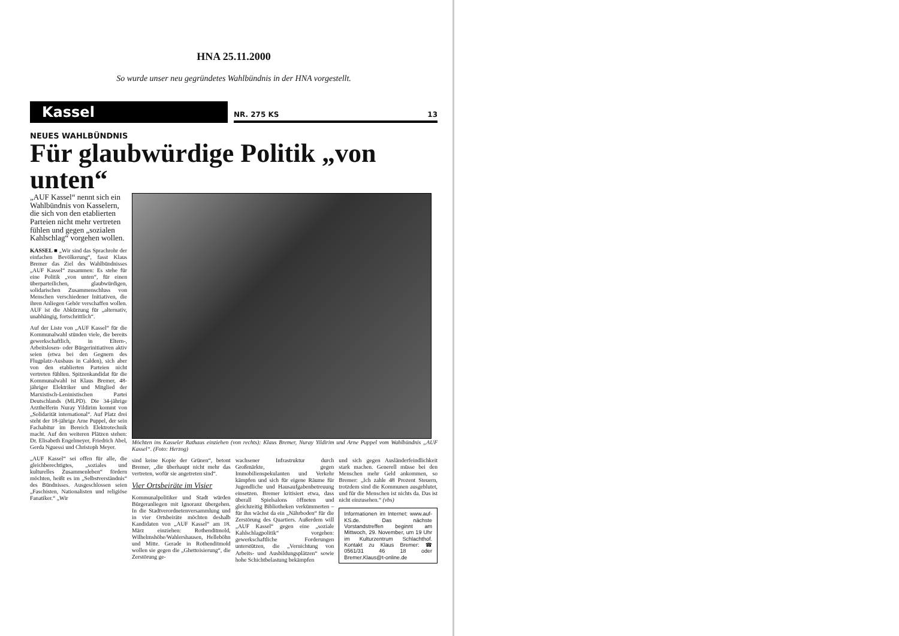HNA 25.11.2000
So wurde unser neu gegründetes Wahlbündnis in der HNA vorgestellt.
Kassel
NR. 275 KS 13
NEUES WAHLBÜNDNIS
Für glaubwürdige Politik „von unten“
„AUF Kassel“ nennt sich ein Wahlbündnis von Kasselern, die sich von den etablierten Parteien nicht mehr vertreten fühlen und gegen „sozialen Kahlschlag“ vorgehen wollen.
KASSEL ■ „Wir sind das Sprachrohr der einfachen Bevölkerung“, fasst Klaus Bremer das Ziel des Wahlbündnisses „AUF Kassel“ zusammen: Es stehe für eine Politik „von unten“, für einen überparteilichen, glaubwürdigen, solidarischen Zusammenschluss von Menschen verschiedener Initiativen, die ihren Anliegen Gehör verschaffen wollen. AUF ist die Abkürzung für „alternativ, unabhängig, fortschrittlich“.
Auf der Liste von „AUF Kassel“ für die Kommunalwahl stünden viele, die bereits gewerkschaftlich, in Eltern-, Arbeitslosen- oder Bürgerinitiativen aktiv seien (etwa bei den Gegnern des Flugplatz-Ausbaus in Calden), sich aber von den etablierten Parteien nicht vertreten fühlten. Spitzenkandidat für die Kommunalwahl ist Klaus Bremer, 48-jähriger Elektriker und Mitglied der Marxistisch-Leninistischen Partei Deutschlands (MLPD). Die 34-jährige Arzthelferin Nuray Yildirim kommt von „Solidarität international“. Auf Platz drei steht der 18-jährige Arne Puppel, der sein Fachabitur im Bereich Elektrotechnik macht. Auf den weiteren Plätzen stehen: Dr. Elisabeth Engelmeyer, Friedrich Abel, Gerda Nguessi und Christoph Meyer.
„AUF Kassel“ sei offen für alle, die gleichberechtigtes, „soziales und kulturelles Zusammenleben“ fördern möchten, heißt es im „Selbstverständnis“ des Bündnisses. Ausgeschlossen seien „Faschisten, Nationalisten und religiöse Fanatiker.“ „Wir
Möchten ins Kasseler Rathaus einziehen (von rechts): Klaus Bremer, Nuray Yildirim und Arne Puppel vom Wahlbündnis „AUF Kassel“. (Foto: Herzog)
sind keine Kopie der Grünen“, betont Bremer, „die überhaupt nicht mehr das vertreten, wofür sie angetreten sind“.
Vier Ortsbeiräte im Visier
Kommunalpolitiker und Stadt würden Bürgeranliegen mit Ignoranz übergehen. In die Stadtverordnetenversammlung und in vier Ortsbeiräte möchten deshalb Kandidaten von „AUF Kassel“ am 18. März einziehen: Rothenditmold, Wilhelmshöhe/Wahlershausen, Helleböhn und Mitte. Gerade in Rothenditmold wollen sie gegen die „Ghettoisierung“, die Zerstörung ge-
wachsener Infrastruktur durch Großmärkte, gegen Immobilienspekulanten und Verkehr kämpfen und sich für eigene Räume für Jugendliche und Hausaufgabenbetreuung einsetzen. Bremer kritisiert etwa, dass überall Spielsalons öffneten und gleichzeitig Bibliotheken verkümmerten – für ihn wächst da ein „Nährboden“ für die Zerstörung des Quartiers. Außerdem will „AUF Kassel“ gegen eine „soziale Kahlschlagpolitik“ vorgehen: gewerkschaftliche Forderungen unterstützen, die „Vernichtung von Arbeits- und Ausbildungsplätzen“ sowie hohe Schichtbelastung bekämpfen
und sich gegen Ausländerfeindlichkeit stark machen. Generell müsse bei den Menschen mehr Geld ankommen, so Bremer: „Ich zahle 48 Prozent Steuern, trotzdem sind die Kommunen ausgeblutet, und für die Menschen ist nichts da. Das ist nicht einzusehen.“ (vbs)
Informationen im Internet: www.auf-KS.de. Das nächste Vorstandstreffen beginnt am Mittwoch, 29. November, um 19 Uhr im Kulturzentrum Schlachthof. Kontakt zu Klaus Bremer: ☎ 0561/31 46 18 oder Bremer.Klaus@t-online.de